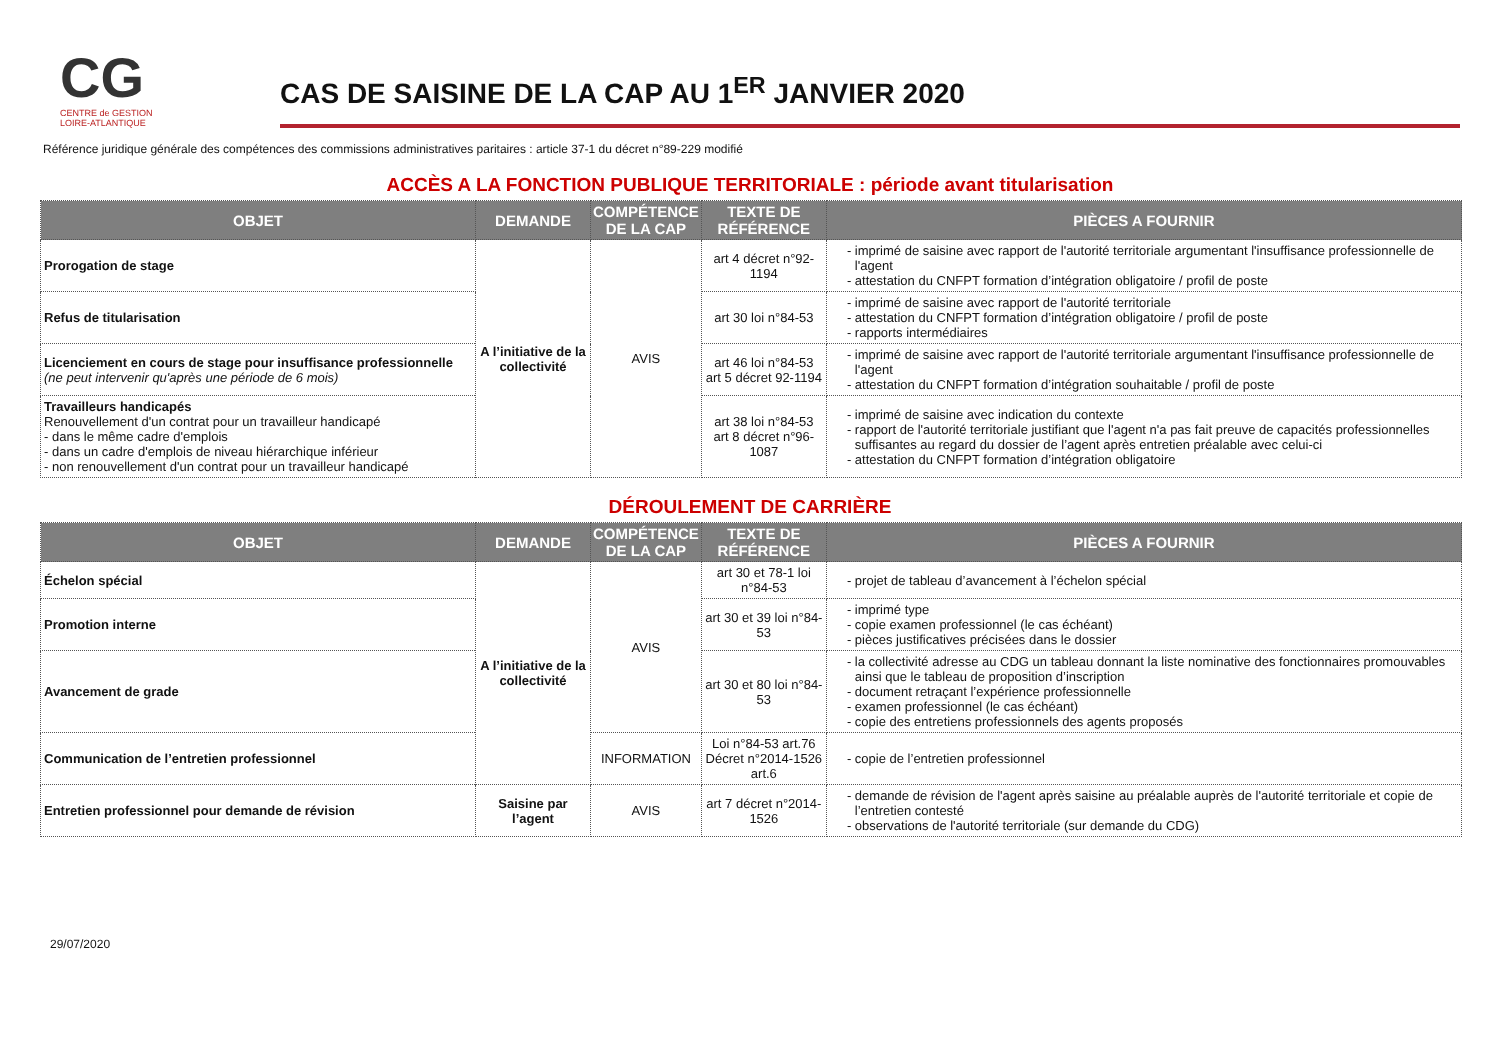CG
CENTRE de GESTION
LOIRE-ATLANTIQUE
CAS DE SAISINE DE LA CAP AU 1<sup>ER</sup> JANVIER 2020
Référence juridique générale des compétences des commissions administratives paritaires : article 37-1 du décret n°89-229 modifié
ACCÈS A LA FONCTION PUBLIQUE TERRITORIALE : période avant titularisation
| OBJET | DEMANDE | COMPÉTENCE DE LA CAP | TEXTE DE RÉFÉRENCE | PIÈCES A FOURNIR |
| --- | --- | --- | --- | --- |
| Prorogation de stage | A l’initiative de la collectivité | AVIS | art 4 décret n°92-1194 | imprimé de saisine avec rapport de l'autorité territoriale argumentant l'insuffisance professionnelle de l'agent attestation du CNFPT formation d’intégration obligatoire / profil de poste |
| Refus de titularisation | | | art 30 loi n°84-53 | imprimé de saisine avec rapport de l'autorité territoriale attestation du CNFPT formation d’intégration obligatoire / profil de poste rapports intermédiaires |
| Licenciement en cours de stage pour insuffisance professionnelle (ne peut intervenir qu'après une période de 6 mois) | | | art 46 loi n°84-53 art 5 décret 92-1194 | imprimé de saisine avec rapport de l'autorité territoriale argumentant l'insuffisance professionnelle de l'agent attestation du CNFPT formation d’intégration souhaitable / profil de poste |
| Travailleurs handicapés Renouvellement d'un contrat pour un travailleur handicapé - dans le même cadre d'emplois - dans un cadre d'emplois de niveau hiérarchique inférieur - non renouvellement d'un contrat pour un travailleur handicapé | | | art 38 loi n°84-53 art 8 décret n°96-1087 | imprimé de saisine avec indication du contexte rapport de l'autorité territoriale justifiant que l'agent n'a pas fait preuve de capacités professionnelles suffisantes au regard du dossier de l’agent après entretien préalable avec celui-ci attestation du CNFPT formation d’intégration obligatoire |
DÉROULEMENT DE CARRIÈRE
| OBJET | DEMANDE | COMPÉTENCE DE LA CAP | TEXTE DE RÉFÉRENCE | PIÈCES A FOURNIR |
| --- | --- | --- | --- | --- |
| Échelon spécial | A l’initiative de la collectivité | AVIS | art 30 et 78-1 loi n°84-53 | projet de tableau d’avancement à l’échelon spécial |
| Promotion interne | | | art 30 et 39 loi n°84-53 | imprimé type copie examen professionnel (le cas échéant) pièces justificatives précisées dans le dossier |
| Avancement de grade | | | art 30 et 80 loi n°84-53 | la collectivité adresse au CDG un tableau donnant la liste nominative des fonctionnaires promouvables ainsi que le tableau de proposition d’inscription document retraçant l’expérience professionnelle examen professionnel (le cas échéant) copie des entretiens professionnels des agents proposés |
| Communication de l’entretien professionnel | | INFORMATION | Loi n°84-53 art.76 Décret n°2014-1526 art.6 | copie de l’entretien professionnel |
| Entretien professionnel pour demande de révision | Saisine par l’agent | AVIS | art 7 décret n°2014-1526 | demande de révision de l'agent après saisine au préalable auprès de l'autorité territoriale et copie de l’entretien contesté observations de l'autorité territoriale (sur demande du CDG) |
29/07/2020